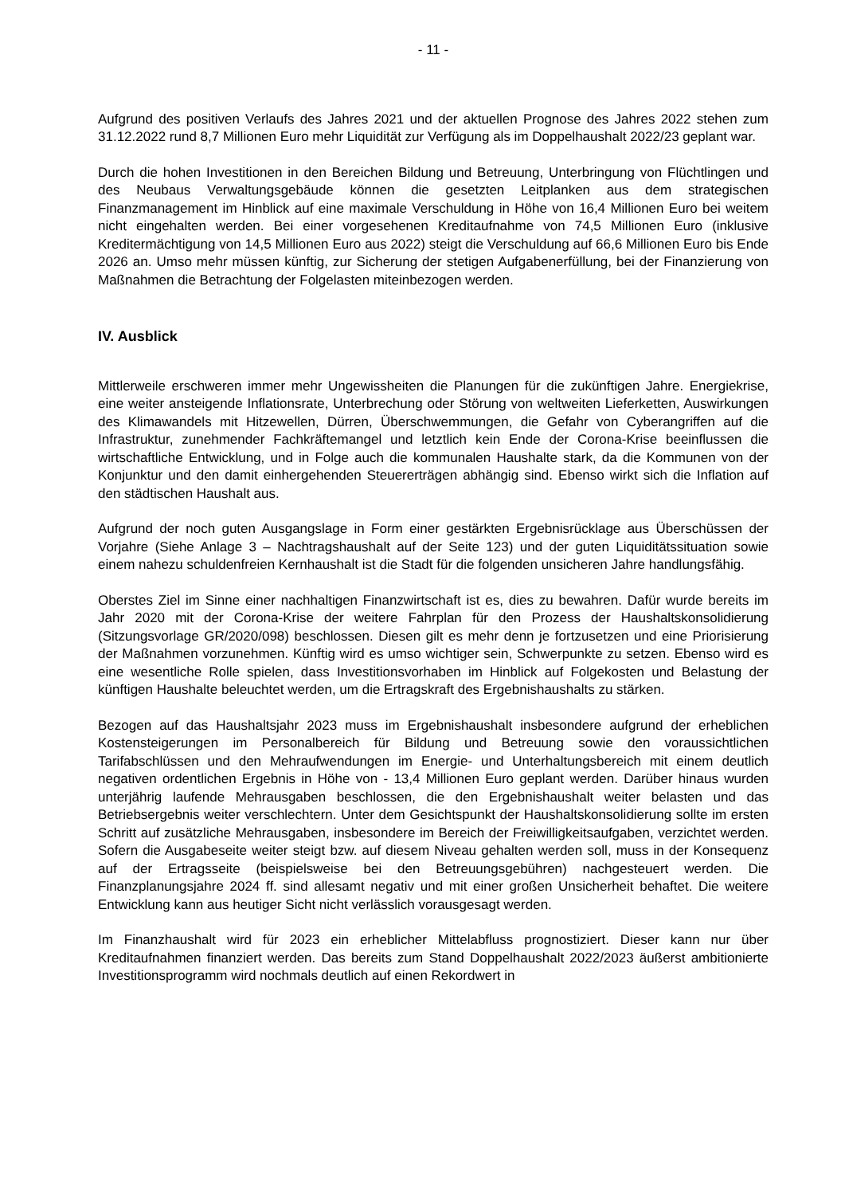- 11 -
Aufgrund des positiven Verlaufs des Jahres 2021 und der aktuellen Prognose des Jahres 2022 stehen zum 31.12.2022 rund 8,7 Millionen Euro mehr Liquidität zur Verfügung als im Doppelhaushalt 2022/23 geplant war.
Durch die hohen Investitionen in den Bereichen Bildung und Betreuung, Unterbringung von Flüchtlingen und des Neubaus Verwaltungsgebäude können die gesetzten Leitplanken aus dem strategischen Finanzmanagement im Hinblick auf eine maximale Verschuldung in Höhe von 16,4 Millionen Euro bei weitem nicht eingehalten werden. Bei einer vorgesehenen Kreditaufnahme von 74,5 Millionen Euro (inklusive Kreditermächtigung von 14,5 Millionen Euro aus 2022) steigt die Verschuldung auf 66,6 Millionen Euro bis Ende 2026 an. Umso mehr müssen künftig, zur Sicherung der stetigen Aufgabenerfüllung, bei der Finanzierung von Maßnahmen die Betrachtung der Folgelasten miteinbezogen werden.
IV. Ausblick
Mittlerweile erschweren immer mehr Ungewissheiten die Planungen für die zukünftigen Jahre. Energiekrise, eine weiter ansteigende Inflationsrate, Unterbrechung oder Störung von weltweiten Lieferketten, Auswirkungen des Klimawandels mit Hitzewellen, Dürren, Überschwemmungen, die Gefahr von Cyberangriffen auf die Infrastruktur, zunehmender Fachkräftemangel und letztlich kein Ende der Corona-Krise beeinflussen die wirtschaftliche Entwicklung, und in Folge auch die kommunalen Haushalte stark, da die Kommunen von der Konjunktur und den damit einhergehenden Steuererträgen abhängig sind. Ebenso wirkt sich die Inflation auf den städtischen Haushalt aus.
Aufgrund der noch guten Ausgangslage in Form einer gestärkten Ergebnisrücklage aus Überschüssen der Vorjahre (Siehe Anlage 3 – Nachtragshaushalt auf der Seite 123) und der guten Liquiditätssituation sowie einem nahezu schuldenfreien Kernhaushalt ist die Stadt für die folgenden unsicheren Jahre handlungsfähig.
Oberstes Ziel im Sinne einer nachhaltigen Finanzwirtschaft ist es, dies zu bewahren. Dafür wurde bereits im Jahr 2020 mit der Corona-Krise der weitere Fahrplan für den Prozess der Haushaltskonsolidierung (Sitzungsvorlage GR/2020/098) beschlossen. Diesen gilt es mehr denn je fortzusetzen und eine Priorisierung der Maßnahmen vorzunehmen. Künftig wird es umso wichtiger sein, Schwerpunkte zu setzen. Ebenso wird es eine wesentliche Rolle spielen, dass Investitionsvorhaben im Hinblick auf Folgekosten und Belastung der künftigen Haushalte beleuchtet werden, um die Ertragskraft des Ergebnishaushalts zu stärken.
Bezogen auf das Haushaltsjahr 2023 muss im Ergebnishaushalt insbesondere aufgrund der erheblichen Kostensteigerungen im Personalbereich für Bildung und Betreuung sowie den voraussichtlichen Tarifabschlüssen und den Mehraufwendungen im Energie- und Unterhaltungsbereich mit einem deutlich negativen ordentlichen Ergebnis in Höhe von - 13,4 Millionen Euro geplant werden. Darüber hinaus wurden unterjährig laufende Mehrausgaben beschlossen, die den Ergebnishaushalt weiter belasten und das Betriebsergebnis weiter verschlechtern. Unter dem Gesichtspunkt der Haushaltskonsolidierung sollte im ersten Schritt auf zusätzliche Mehrausgaben, insbesondere im Bereich der Freiwilligkeitsaufgaben, verzichtet werden. Sofern die Ausgabeseite weiter steigt bzw. auf diesem Niveau gehalten werden soll, muss in der Konsequenz auf der Ertragsseite (beispielsweise bei den Betreuungsgebühren) nachgesteuert werden. Die Finanzplanungsjahre 2024 ff. sind allesamt negativ und mit einer großen Unsicherheit behaftet. Die weitere Entwicklung kann aus heutiger Sicht nicht verlässlich vorausgesagt werden.
Im Finanzhaushalt wird für 2023 ein erheblicher Mittelabfluss prognostiziert. Dieser kann nur über Kreditaufnahmen finanziert werden. Das bereits zum Stand Doppelhaushalt 2022/2023 äußerst ambitionierte Investitionsprogramm wird nochmals deutlich auf einen Rekordwert in